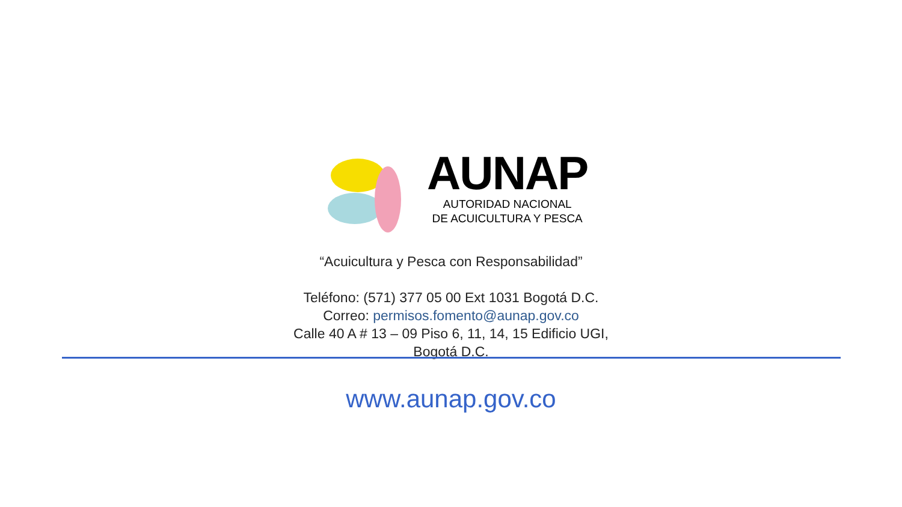AUNAP
AUTORIDAD NACIONAL
DE ACUICULTURA Y PESCA
“Acuicultura y Pesca con Responsabilidad”
Teléfono: (571) 377 05 00 Ext 1031 Bogotá D.C.
Correo: permisos.fomento@aunap.gov.co
Calle 40 A # 13 – 09 Piso 6, 11, 14, 15 Edificio UGI,
Bogotá D.C.
www.aunap.gov.co